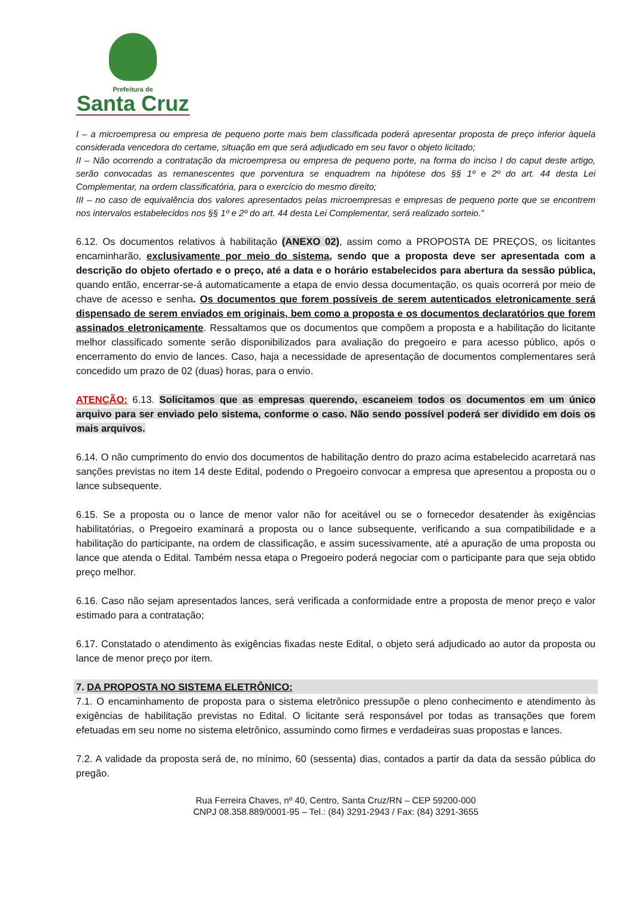Prefeitura de
Santa Cruz
I – a microempresa ou empresa de pequeno porte mais bem classificada poderá apresentar proposta de preço inferior àquela considerada vencedora do certame, situação em que será adjudicado em seu favor o objeto licitado;
II – Não ocorrendo a contratação da microempresa ou empresa de pequeno porte, na forma do inciso I do caput deste artigo, serão convocadas as remanescentes que porventura se enquadrem na hipótese dos §§ 1º e 2º do art. 44 desta Lei Complementar, na ordem classificatória, para o exercício do mesmo direito;
III – no caso de equivalência dos valores apresentados pelas microempresas e empresas de pequeno porte que se encontrem nos intervalos estabelecidos nos §§ 1º e 2º do art. 44 desta Lei Complementar, será realizado sorteio.”
6.12. Os documentos relativos à habilitação (ANEXO 02), assim como a PROPOSTA DE PREÇOS, os licitantes encaminharão, exclusivamente por meio do sistema, sendo que a proposta deve ser apresentada com a descrição do objeto ofertado e o preço, até a data e o horário estabelecidos para abertura da sessão pública, quando então, encerrar-se-á automaticamente a etapa de envio dessa documentação, os quais ocorrerá por meio de chave de acesso e senha. Os documentos que forem possíveis de serem autenticados eletronicamente será dispensado de serem enviados em originais, bem como a proposta e os documentos declaratórios que forem assinados eletronicamente. Ressaltamos que os documentos que compõem a proposta e a habilitação do licitante melhor classificado somente serão disponibilizados para avaliação do pregoeiro e para acesso público, após o encerramento do envio de lances. Caso, haja a necessidade de apresentação de documentos complementares será concedido um prazo de 02 (duas) horas, para o envio.
ATENÇÃO: 6.13. Solicitamos que as empresas querendo, escaneiem todos os documentos em um único arquivo para ser enviado pelo sistema, conforme o caso. Não sendo possível poderá ser dividido em dois os mais arquivos.
6.14. O não cumprimento do envio dos documentos de habilitação dentro do prazo acima estabelecido acarretará nas sanções previstas no item 14 deste Edital, podendo o Pregoeiro convocar a empresa que apresentou a proposta ou o lance subsequente.
6.15. Se a proposta ou o lance de menor valor não for aceitável ou se o fornecedor desatender às exigências habilitatórias, o Pregoeiro examinará a proposta ou o lance subsequente, verificando a sua compatibilidade e a habilitação do participante, na ordem de classificação, e assim sucessivamente, até a apuração de uma proposta ou lance que atenda o Edital. Também nessa etapa o Pregoeiro poderá negociar com o participante para que seja obtido preço melhor.
6.16. Caso não sejam apresentados lances, será verificada a conformidade entre a proposta de menor preço e valor estimado para a contratação;
6.17. Constatado o atendimento às exigências fixadas neste Edital, o objeto será adjudicado ao autor da proposta ou lance de menor preço por item.
7. DA PROPOSTA NO SISTEMA ELETRÔNICO:
7.1. O encaminhamento de proposta para o sistema eletrônico pressupõe o pleno conhecimento e atendimento às exigências de habilitação previstas no Edital. O licitante será responsável por todas as transações que forem efetuadas em seu nome no sistema eletrônico, assumindo como firmes e verdadeiras suas propostas e lances.
7.2. A validade da proposta será de, no mínimo, 60 (sessenta) dias, contados a partir da data da sessão pública do pregão.
Rua Ferreira Chaves, nº 40, Centro, Santa Cruz/RN – CEP 59200-000
CNPJ 08.358.889/0001-95 – Tel.: (84) 3291-2943 / Fax: (84) 3291-3655